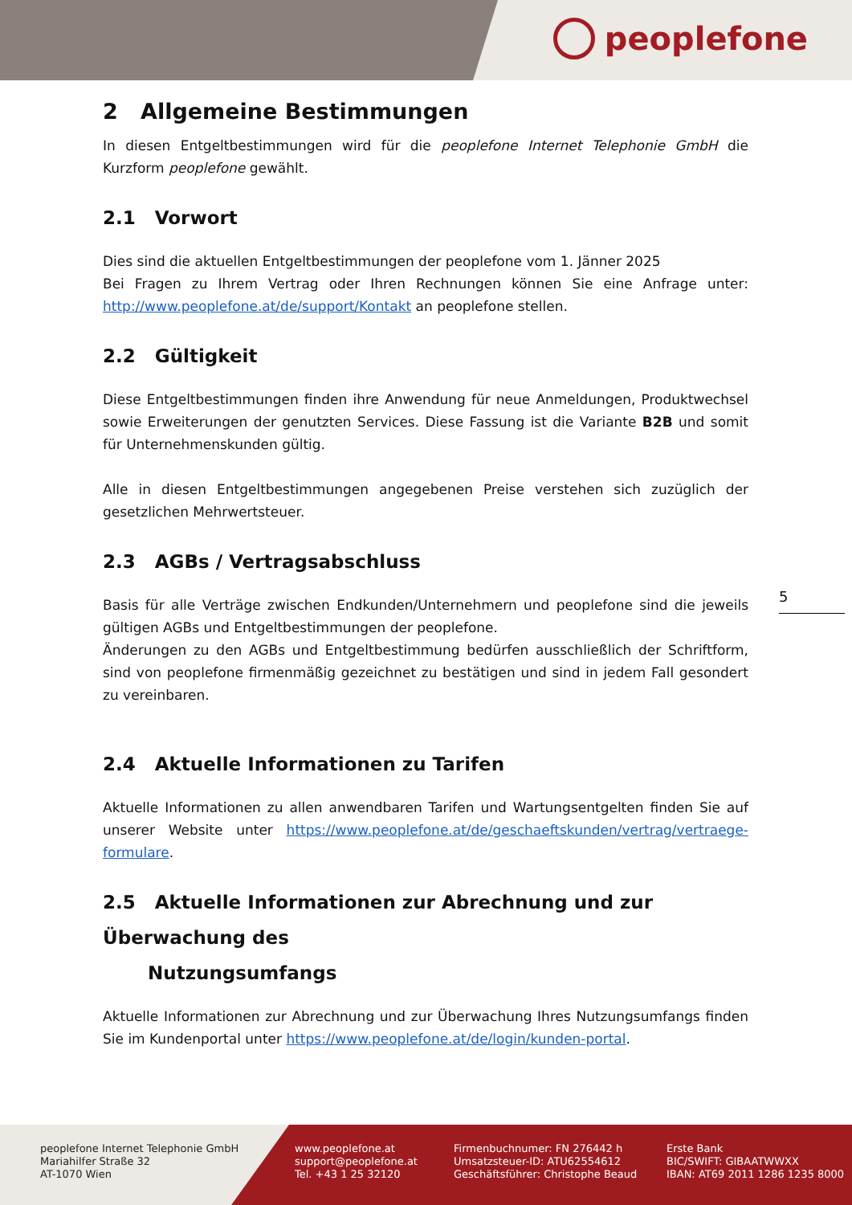peoplefone
2 Allgemeine Bestimmungen
In diesen Entgeltbestimmungen wird für die peoplefone Internet Telephonie GmbH die Kurzform peoplefone gewählt.
2.1 Vorwort
Dies sind die aktuellen Entgeltbestimmungen der peoplefone vom 1. Jänner 2025
Bei Fragen zu Ihrem Vertrag oder Ihren Rechnungen können Sie eine Anfrage unter: http://www.peoplefone.at/de/support/Kontakt an peoplefone stellen.
2.2 Gültigkeit
Diese Entgeltbestimmungen finden ihre Anwendung für neue Anmeldungen, Produktwechsel sowie Erweiterungen der genutzten Services. Diese Fassung ist die Variante B2B und somit für Unternehmenskunden gültig.
Alle in diesen Entgeltbestimmungen angegebenen Preise verstehen sich zuzüglich der gesetzlichen Mehrwertsteuer.
2.3 AGBs / Vertragsabschluss
Basis für alle Verträge zwischen Endkunden/Unternehmern und peoplefone sind die jeweils gültigen AGBs und Entgeltbestimmungen der peoplefone.
Änderungen zu den AGBs und Entgeltbestimmung bedürfen ausschließlich der Schriftform, sind von peoplefone firmenmäßig gezeichnet zu bestätigen und sind in jedem Fall gesondert zu vereinbaren.
2.4 Aktuelle Informationen zu Tarifen
Aktuelle Informationen zu allen anwendbaren Tarifen und Wartungsentgelten finden Sie auf unserer Website unter https://www.peoplefone.at/de/geschaeftskunden/vertrag/vertraege-formulare.
2.5 Aktuelle Informationen zur Abrechnung und zur Überwachung des
Nutzungsumfangs
Aktuelle Informationen zur Abrechnung und zur Überwachung Ihres Nutzungsumfangs finden Sie im Kundenportal unter https://www.peoplefone.at/de/login/kunden-portal.
5
peoplefone Internet Telephonie GmbH
Mariahilfer Straße 32
AT-1070 Wien
www.peoplefone.at
support@peoplefone.at
Tel. +43 1 25 32120
Firmenbuchnumer: FN 276442 h
Umsatzsteuer-ID: ATU62554612
Geschäftsführer: Christophe Beaud
Erste Bank
BIC/SWIFT: GIBAATWWXX
IBAN: AT69 2011 1286 1235 8000